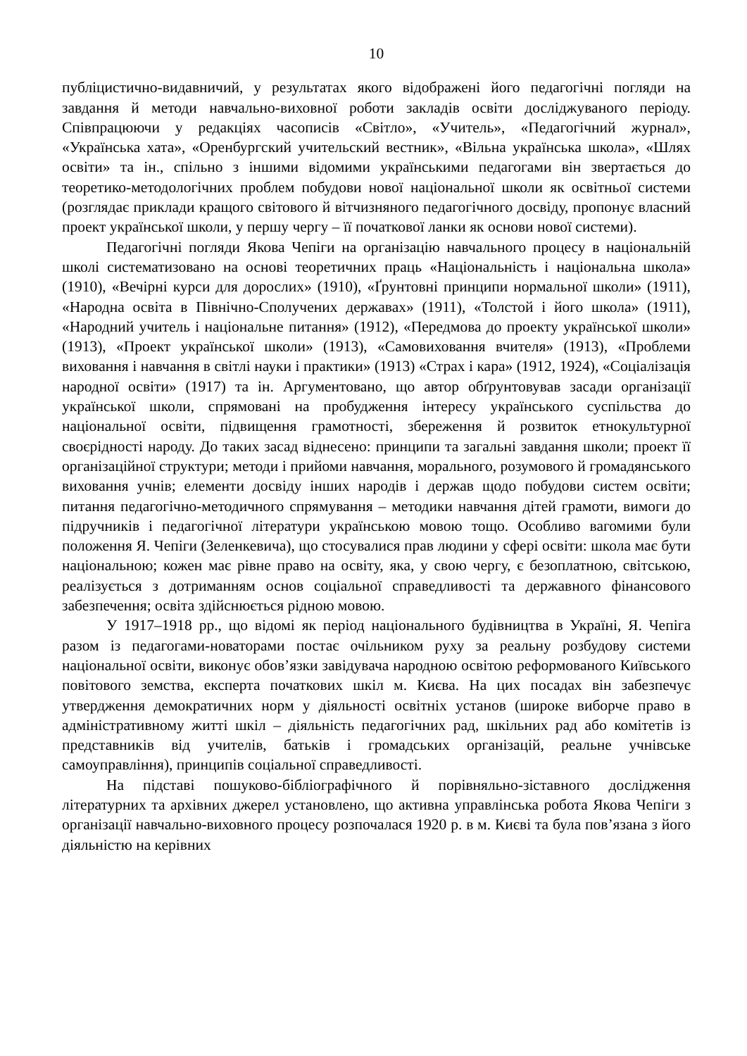10
публіцистично-видавничий, у результатах якого відображені його педагогічні погляди на завдання й методи навчально-виховної роботи закладів освіти досліджуваного періоду. Співпрацюючи у редакціях часописів «Світло», «Учитель», «Педагогічний журнал», «Українська хата», «Оренбургский учительский вестник», «Вільна українська школа», «Шлях освіти» та ін., спільно з іншими відомими українськими педагогами він звертається до теоретико-методологічних проблем побудови нової національної школи як освітньої системи (розглядає приклади кращого світового й вітчизняного педагогічного досвіду, пропонує власний проект української школи, у першу чергу – її початкової ланки як основи нової системи).
Педагогічні погляди Якова Чепіги на організацію навчального процесу в національній школі систематизовано на основі теоретичних праць «Національність і національна школа» (1910), «Вечірні курси для дорослих» (1910), «Ґрунтовні принципи нормальної школи» (1911), «Народна освіта в Північно-Сполучених державах» (1911), «Толстой і його школа» (1911), «Народний учитель і національне питання» (1912), «Передмова до проекту української школи» (1913), «Проект української школи» (1913), «Самовиховання вчителя» (1913), «Проблеми виховання і навчання в світлі науки і практики» (1913) «Страх і кара» (1912, 1924), «Соціалізація народної освіти» (1917) та ін. Аргументовано, що автор обґрунтовував засади організації української школи, спрямовані на пробудження інтересу українського суспільства до національної освіти, підвищення грамотності, збереження й розвиток етнокультурної своєрідності народу. До таких засад віднесено: принципи та загальні завдання школи; проект її організаційної структури; методи і прийоми навчання, морального, розумового й громадянського виховання учнів; елементи досвіду інших народів і держав щодо побудови систем освіти; питання педагогічно-методичного спрямування – методики навчання дітей грамоти, вимоги до підручників і педагогічної літератури українською мовою тощо. Особливо вагомими були положення Я. Чепіги (Зеленкевича), що стосувалися прав людини у сфері освіти: школа має бути національною; кожен має рівне право на освіту, яка, у свою чергу, є безоплатною, світською, реалізується з дотриманням основ соціальної справедливості та державного фінансового забезпечення; освіта здійснюється рідною мовою.
У 1917–1918 рр., що відомі як період національного будівництва в Україні, Я. Чепіга разом із педагогами-новаторами постає очільником руху за реальну розбудову системи національної освіти, виконує обов’язки завідувача народною освітою реформованого Київського повітового земства, експерта початкових шкіл м. Києва. На цих посадах він забезпечує утвердження демократичних норм у діяльності освітніх установ (широке виборче право в адміністративному житті шкіл – діяльність педагогічних рад, шкільних рад або комітетів із представників від учителів, батьків і громадських організацій, реальне учнівське самоуправління), принципів соціальної справедливості.
На підставі пошуково-бібліографічного й порівняльно-зіставного дослідження літературних та архівних джерел установлено, що активна управлінська робота Якова Чепіги з організації навчально-виховного процесу розпочалася 1920 р. в м. Києві та була пов’язана з його діяльністю на керівних